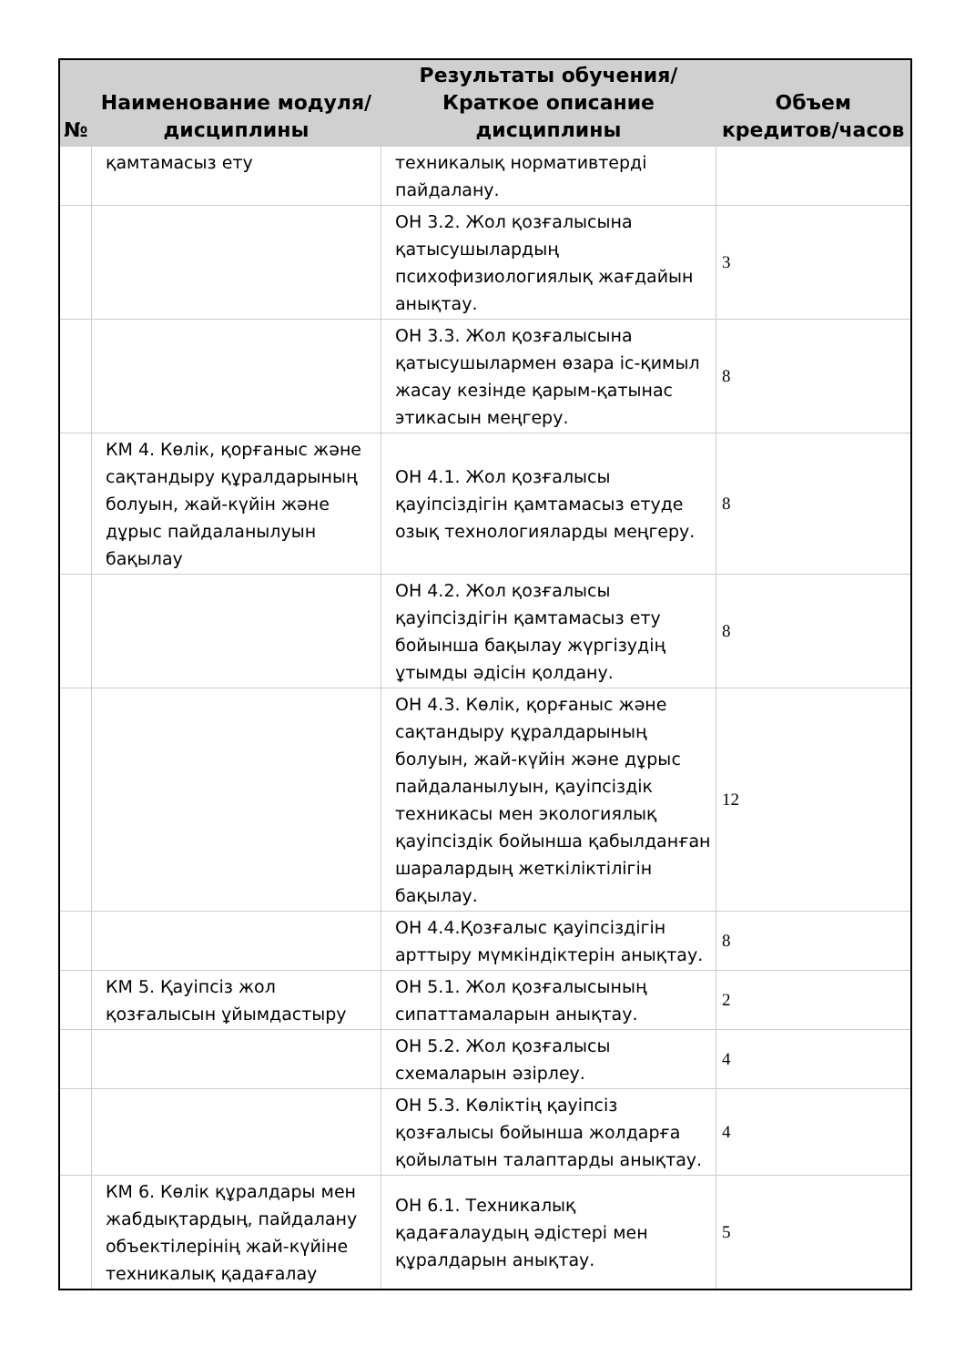| № | Наименование модуля/дисциплины | Результаты обучения/Краткое описание дисциплины | Объем кредитов/часов |
| --- | --- | --- | --- |
| | қамтамасыз ету | техникалық нормативтерді пайдалану. | |
| | | ОН 3.2. Жол қозғалысына қатысушылардың психофизиологиялық жағдайын анықтау. | 3 |
| | | ОН 3.3. Жол қозғалысына қатысушылармен өзара іс-қимыл жасау кезінде қарым-қатынас этикасын меңгеру. | 8 |
| | КМ 4. Көлік, қорғаныс және сақтандыру құралдарының болуын, жай-күйін және дұрыс пайдаланылуын бақылау | ОН 4.1. Жол қозғалысы қауіпсіздігін қамтамасыз етуде озық технологияларды меңгеру. | 8 |
| | | ОН 4.2. Жол қозғалысы қауіпсіздігін қамтамасыз ету бойынша бақылау жүргізудің ұтымды әдісін қолдану. | 8 |
| | | ОН 4.3. Көлік, қорғаныс және сақтандыру құралдарының болуын, жай-күйін және дұрыс пайдаланылуын, қауіпсіздік техникасы мен экологиялық қауіпсіздік бойынша қабылданған шаралардың жеткіліктілігін бақылау. | 12 |
| | | ОН 4.4.Қозғалыс қауіпсіздігін арттыру мүмкіндіктерін анықтау. | 8 |
| | КМ 5. Қауіпсіз жол қозғалысын ұйымдастыру | ОН 5.1. Жол қозғалысының сипаттамаларын анықтау. | 2 |
| | | ОН 5.2. Жол қозғалысы схемаларын әзірлеу. | 4 |
| | | ОН 5.3. Көліктің қауіпсіз қозғалысы бойынша жолдарға қойылатын талаптарды анықтау. | 4 |
| | КМ 6. Көлік құралдары мен жабдықтардың, пайдалану объектілерінің жай-күйіне техникалық қадағалау | ОН 6.1. Техникалық қадағалаудың әдістері мен құралдарын анықтау. | 5 |